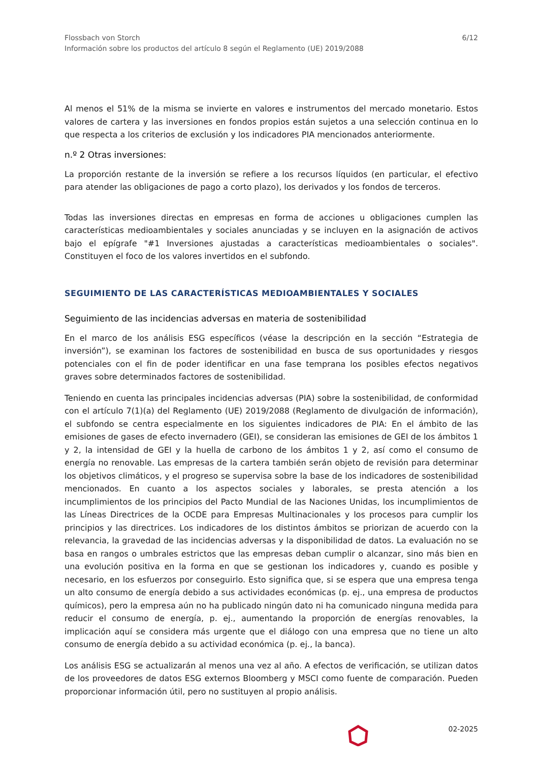Flossbach von Storch
Información sobre los productos del artículo 8 según el Reglamento (UE) 2019/2088
6/12
Al menos el 51% de la misma se invierte en valores e instrumentos del mercado monetario. Estos valores de cartera y las inversiones en fondos propios están sujetos a una selección continua en lo que respecta a los criterios de exclusión y los indicadores PIA mencionados anteriormente.
n.º 2 Otras inversiones:
La proporción restante de la inversión se refiere a los recursos líquidos (en particular, el efectivo para atender las obligaciones de pago a corto plazo), los derivados y los fondos de terceros.
Todas las inversiones directas en empresas en forma de acciones u obligaciones cumplen las características medioambientales y sociales anunciadas y se incluyen en la asignación de activos bajo el epígrafe "#1 Inversiones ajustadas a características medioambientales o sociales". Constituyen el foco de los valores invertidos en el subfondo.
SEGUIMIENTO DE LAS CARACTERÍSTICAS MEDIOAMBIENTALES Y SOCIALES
Seguimiento de las incidencias adversas en materia de sostenibilidad
En el marco de los análisis ESG específicos (véase la descripción en la sección “Estrategia de inversión”), se examinan los factores de sostenibilidad en busca de sus oportunidades y riesgos potenciales con el fin de poder identificar en una fase temprana los posibles efectos negativos graves sobre determinados factores de sostenibilidad.
Teniendo en cuenta las principales incidencias adversas (PIA) sobre la sostenibilidad, de conformidad con el artículo 7(1)(a) del Reglamento (UE) 2019/2088 (Reglamento de divulgación de información), el subfondo se centra especialmente en los siguientes indicadores de PIA: En el ámbito de las emisiones de gases de efecto invernadero (GEI), se consideran las emisiones de GEI de los ámbitos 1 y 2, la intensidad de GEI y la huella de carbono de los ámbitos 1 y 2, así como el consumo de energía no renovable. Las empresas de la cartera también serán objeto de revisión para determinar los objetivos climáticos, y el progreso se supervisa sobre la base de los indicadores de sostenibilidad mencionados. En cuanto a los aspectos sociales y laborales, se presta atención a los incumplimientos de los principios del Pacto Mundial de las Naciones Unidas, los incumplimientos de las Líneas Directrices de la OCDE para Empresas Multinacionales y los procesos para cumplir los principios y las directrices. Los indicadores de los distintos ámbitos se priorizan de acuerdo con la relevancia, la gravedad de las incidencias adversas y la disponibilidad de datos. La evaluación no se basa en rangos o umbrales estrictos que las empresas deban cumplir o alcanzar, sino más bien en una evolución positiva en la forma en que se gestionan los indicadores y, cuando es posible y necesario, en los esfuerzos por conseguirlo. Esto significa que, si se espera que una empresa tenga un alto consumo de energía debido a sus actividades económicas (p. ej., una empresa de productos químicos), pero la empresa aún no ha publicado ningún dato ni ha comunicado ninguna medida para reducir el consumo de energía, p. ej., aumentando la proporción de energías renovables, la implicación aquí se considera más urgente que el diálogo con una empresa que no tiene un alto consumo de energía debido a su actividad económica (p. ej., la banca).
Los análisis ESG se actualizarán al menos una vez al año. A efectos de verificación, se utilizan datos de los proveedores de datos ESG externos Bloomberg y MSCI como fuente de comparación. Pueden proporcionar información útil, pero no sustituyen al propio análisis.
02-2025